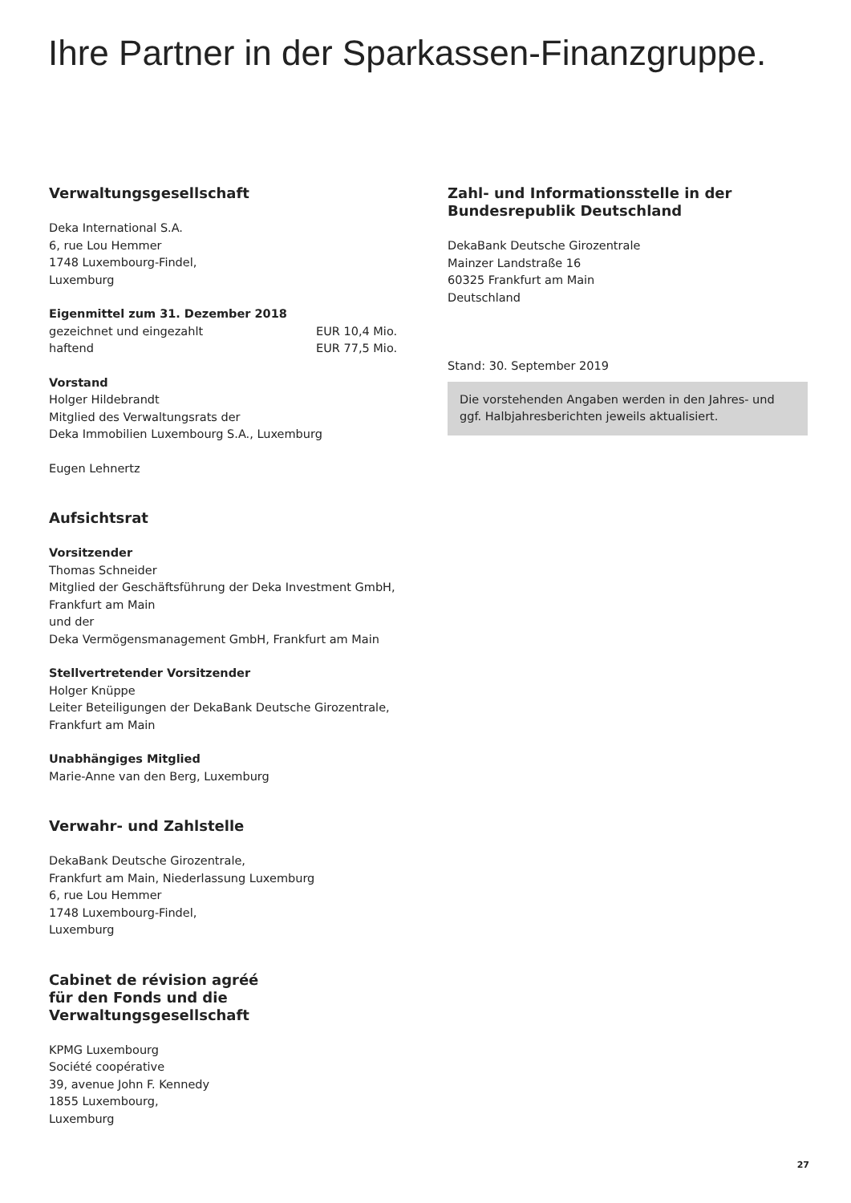Ihre Partner in der Sparkassen-Finanzgruppe.
Verwaltungsgesellschaft
Deka International S.A.
6, rue Lou Hemmer
1748 Luxembourg-Findel,
Luxemburg
Eigenmittel zum 31. Dezember 2018
gezeichnet und eingezahlt EUR 10,4 Mio.
haftend EUR 77,5 Mio.
Vorstand
Holger Hildebrandt
Mitglied des Verwaltungsrats der
Deka Immobilien Luxembourg S.A., Luxemburg
Eugen Lehnertz
Aufsichtsrat
Vorsitzender
Thomas Schneider
Mitglied der Geschäftsführung der Deka Investment GmbH,
Frankfurt am Main
und der
Deka Vermögensmanagement GmbH, Frankfurt am Main
Stellvertretender Vorsitzender
Holger Knüppe
Leiter Beteiligungen der DekaBank Deutsche Girozentrale,
Frankfurt am Main
Unabhängiges Mitglied
Marie-Anne van den Berg, Luxemburg
Verwahr- und Zahlstelle
DekaBank Deutsche Girozentrale,
Frankfurt am Main, Niederlassung Luxemburg
6, rue Lou Hemmer
1748 Luxembourg-Findel,
Luxemburg
Cabinet de révision agréé
für den Fonds und die Verwaltungsgesellschaft
KPMG Luxembourg
Société coopérative
39, avenue John F. Kennedy
1855 Luxembourg,
Luxemburg
Zahl- und Informationsstelle in der
Bundesrepublik Deutschland
DekaBank Deutsche Girozentrale
Mainzer Landstraße 16
60325 Frankfurt am Main
Deutschland
Stand: 30. September 2019
Die vorstehenden Angaben werden in den Jahres- und ggf. Halbjahresberichten jeweils aktualisiert.
27